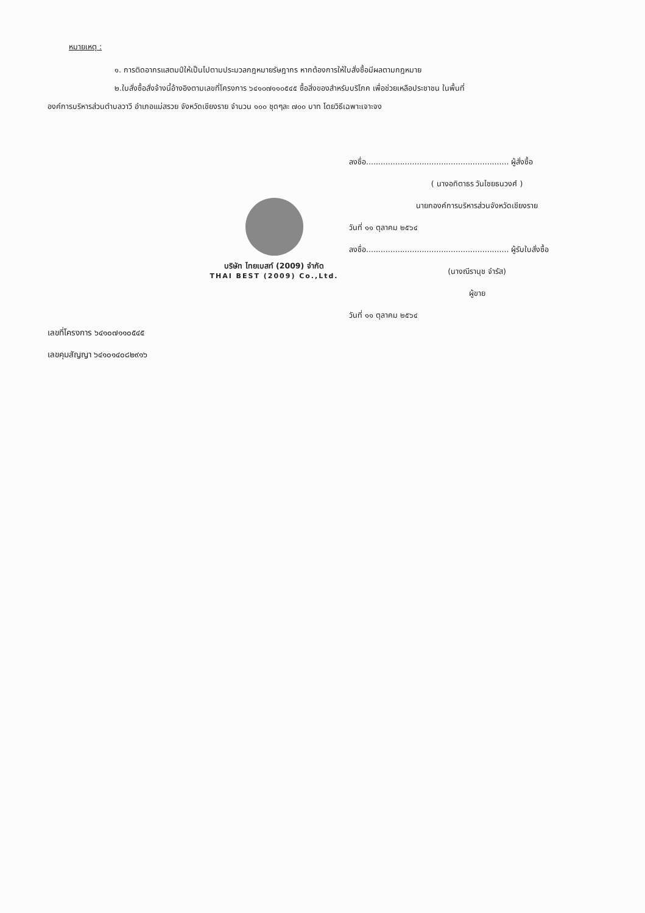หมายเหตุ :
๑. การติดอากรแสตมป์ให้เป็นไปตามประมวลกฎหมายรัษฎากร หากต้องการให้ใบสั่งซื้อมีผลตามกฎหมาย
๒.ใบสั่งซื้อสั่งจ้างนี้อ้างอิงตามเลขที่โครงการ ๖๔๑๐๗๑๑๐๕๔๕ ซื้อสิ่งของสำหรับบริโภค เพื่อช่วยเหลือประชาชน ในพื้นที่
องค์การบริหารส่วนตำบลวาวี อำเภอแม่สรวย จังหวัดเชียงราย จำนวน ๑๐๐ ชุดๆละ ๗๐๐ บาท โดยวิธีเฉพาะเจาะจง
ลงชื่อ........................................................... ผู้สั่งซื้อ
( นางอทิตาธร วันไชยธนวงศ์ )
นายกองค์การบริหารส่วนจังหวัดเชียงราย
วันที่ ๑๑ ตุลาคม ๒๕๖๔
ลงชื่อ........................................................... ผู้รับใบสั่งซื้อ
(นางณีรานุช จำรัส)
ผู้ขาย
วันที่ ๑๑ ตุลาคม ๒๕๖๔
บริษัท ไทยเบสท์ (2009) จำกัด
THAI BEST (2009) Co.,Ltd.
เลขที่โครงการ ๖๔๑๐๗๑๑๐๕๔๕
เลขคุมสัญญา ๖๔๑๐๑๔๐๘๒๙๑๖